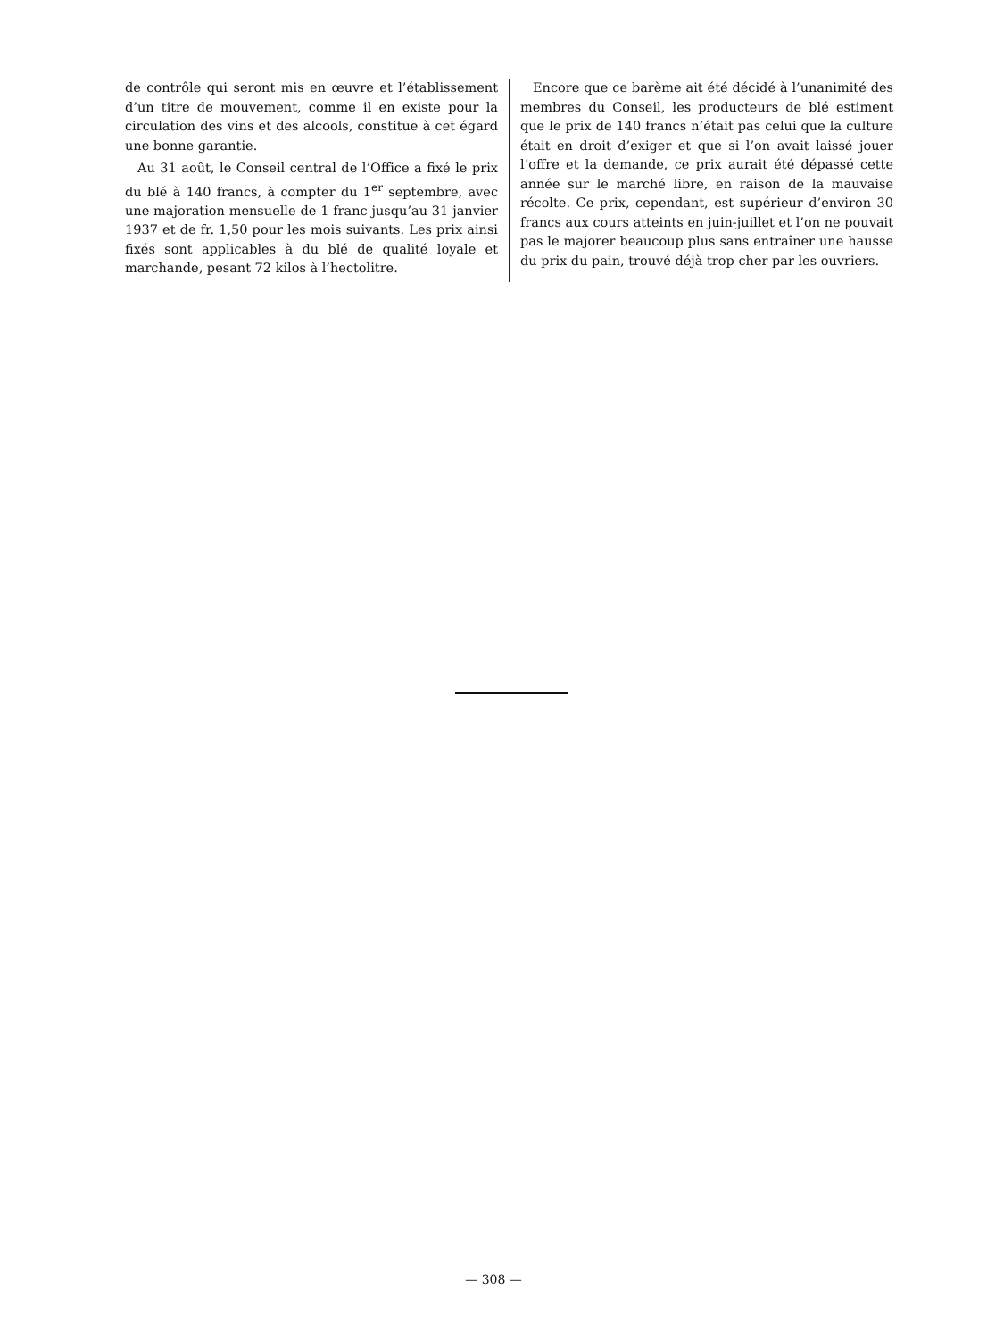de contrôle qui seront mis en œuvre et l’établissement d’un titre de mouvement, comme il en existe pour la circulation des vins et des alcools, constitue à cet égard une bonne garantie.
Au 31 août, le Conseil central de l’Office a fixé le prix du blé à 140 francs, à compter du 1<sup>er</sup> septembre, avec une majoration mensuelle de 1 franc jusqu’au 31 janvier 1937 et de fr. 1,50 pour les mois suivants. Les prix ainsi fixés sont applicables à du blé de qualité loyale et marchande, pesant 72 kilos à l’hectolitre.
Encore que ce barème ait été décidé à l’unanimité des membres du Conseil, les producteurs de blé estiment que le prix de 140 francs n’était pas celui que la culture était en droit d’exiger et que si l’on avait laissé jouer l’offre et la demande, ce prix aurait été dépassé cette année sur le marché libre, en raison de la mauvaise récolte. Ce prix, cependant, est supérieur d’environ 30 francs aux cours atteints en juin-juillet et l’on ne pouvait pas le majorer beaucoup plus sans entraîner une hausse du prix du pain, trouvé déjà trop cher par les ouvriers.
— 308 —